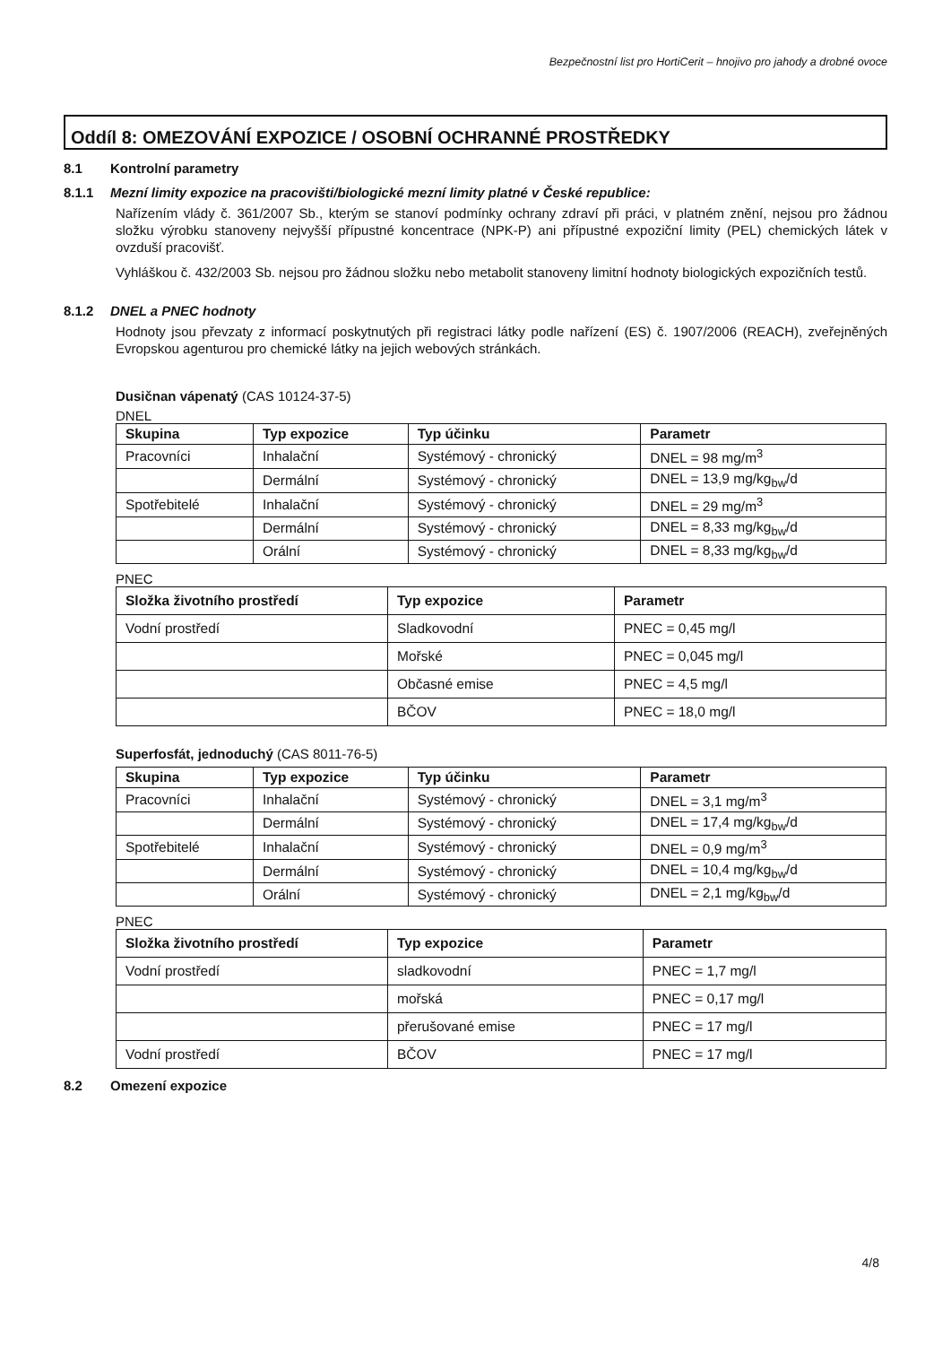Bezpečnostní list pro HortiCerit – hnojivo pro jahody a drobné ovoce
Oddíl 8: OMEZOVÁNÍ EXPOZICE / OSOBNÍ OCHRANNÉ PROSTŘEDKY
8.1 Kontrolní parametry
8.1.1 Mezní limity expozice na pracovišti/biologické mezní limity platné v České republice:
Nařízením vlády č. 361/2007 Sb., kterým se stanoví podmínky ochrany zdraví při práci, v platném znění, nejsou pro žádnou složku výrobku stanoveny nejvyšší přípustné koncentrace (NPK-P) ani přípustné expoziční limity (PEL) chemických látek v ovzduší pracovišť.
Vyhláškou č. 432/2003 Sb. nejsou pro žádnou složku nebo metabolit stanoveny limitní hodnoty biologických expozičních testů.
8.1.2 DNEL a PNEC hodnoty
Hodnoty jsou převzaty z informací poskytnutých při registraci látky podle nařízení (ES) č. 1907/2006 (REACH), zveřejněných Evropskou agenturou pro chemické látky na jejich webových stránkách.
Dusičnan vápenatý (CAS 10124-37-5)
DNEL
| Skupina | Typ expozice | Typ účinku | Parametr |
| --- | --- | --- | --- |
| Pracovníci | Inhalační | Systémový - chronický | DNEL = 98 mg/m<sup>3</sup> |
| | Dermální | Systémový - chronický | DNEL = 13,9 mg/kg<sub>bw</sub>/d |
| Spotřebitelé | Inhalační | Systémový - chronický | DNEL = 29 mg/m<sup>3</sup> |
| | Dermální | Systémový - chronický | DNEL = 8,33 mg/kg<sub>bw</sub>/d |
| | Orální | Systémový - chronický | DNEL = 8,33 mg/kg<sub>bw</sub>/d |
PNEC
| Složka životního prostředí | Typ expozice | Parametr |
| --- | --- | --- |
| Vodní prostředí | Sladkovodní | PNEC = 0,45 mg/l |
| | Mořské | PNEC = 0,045 mg/l |
| | Občasné emise | PNEC = 4,5 mg/l |
| | BČOV | PNEC = 18,0 mg/l |
Superfosfát, jednoduchý (CAS 8011-76-5)
| Skupina | Typ expozice | Typ účinku | Parametr |
| --- | --- | --- | --- |
| Pracovníci | Inhalační | Systémový - chronický | DNEL = 3,1 mg/m<sup>3</sup> |
| | Dermální | Systémový - chronický | DNEL = 17,4 mg/kg<sub>bw</sub>/d |
| Spotřebitelé | Inhalační | Systémový - chronický | DNEL = 0,9 mg/m<sup>3</sup> |
| | Dermální | Systémový - chronický | DNEL = 10,4 mg/kg<sub>bw</sub>/d |
| | Orální | Systémový - chronický | DNEL = 2,1 mg/kg<sub>bw</sub>/d |
PNEC
| Složka životního prostředí | Typ expozice | Parametr |
| --- | --- | --- |
| Vodní prostředí | sladkovodní | PNEC = 1,7 mg/l |
| | mořská | PNEC = 0,17 mg/l |
| | přerušované emise | PNEC = 17 mg/l |
| Vodní prostředí | BČOV | PNEC = 17 mg/l |
8.2 Omezení expozice
4/8